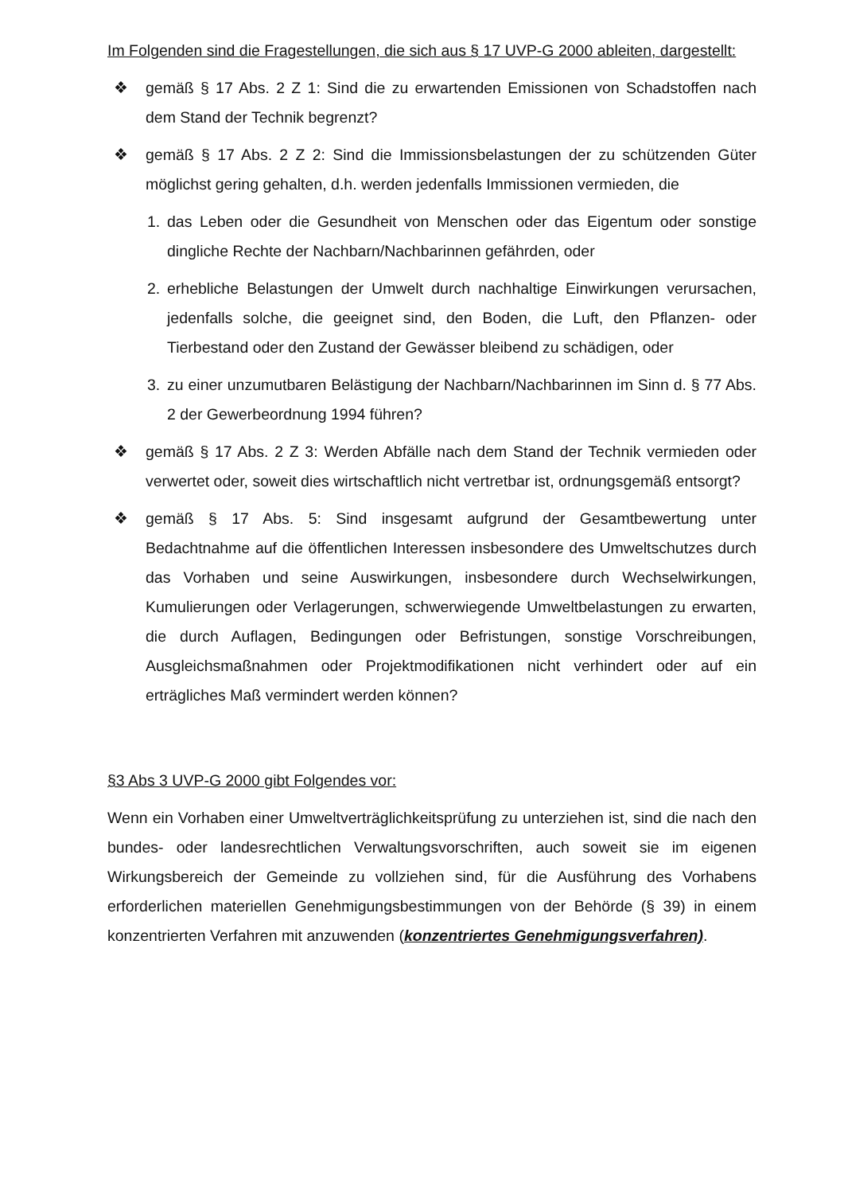Im Folgenden sind die Fragestellungen, die sich aus § 17 UVP-G 2000 ableiten, dargestellt:
❖ gemäß § 17 Abs. 2 Z 1: Sind die zu erwartenden Emissionen von Schadstoffen nach dem Stand der Technik begrenzt?
❖ gemäß § 17 Abs. 2 Z 2: Sind die Immissionsbelastungen der zu schützenden Güter möglichst gering gehalten, d.h. werden jedenfalls Immissionen vermieden, die
1. das Leben oder die Gesundheit von Menschen oder das Eigentum oder sonstige dingliche Rechte der Nachbarn/Nachbarinnen gefährden, oder
2. erhebliche Belastungen der Umwelt durch nachhaltige Einwirkungen verursachen, jedenfalls solche, die geeignet sind, den Boden, die Luft, den Pflanzen- oder Tierbestand oder den Zustand der Gewässer bleibend zu schädigen, oder
3. zu einer unzumutbaren Belästigung der Nachbarn/Nachbarinnen im Sinn d. § 77 Abs. 2 der Gewerbeordnung 1994 führen?
❖ gemäß § 17 Abs. 2 Z 3: Werden Abfälle nach dem Stand der Technik vermieden oder verwertet oder, soweit dies wirtschaftlich nicht vertretbar ist, ordnungsgemäß entsorgt?
❖ gemäß § 17 Abs. 5: Sind insgesamt aufgrund der Gesamtbewertung unter Bedachtnahme auf die öffentlichen Interessen insbesondere des Umweltschutzes durch das Vorhaben und seine Auswirkungen, insbesondere durch Wechselwirkungen, Kumulierungen oder Verlagerungen, schwerwiegende Umweltbelastungen zu erwarten, die durch Auflagen, Bedingungen oder Befristungen, sonstige Vorschreibungen, Ausgleichsmaßnahmen oder Projektmodifikationen nicht verhindert oder auf ein erträgliches Maß vermindert werden können?
§3 Abs 3 UVP-G 2000 gibt Folgendes vor:
Wenn ein Vorhaben einer Umweltverträglichkeitsprüfung zu unterziehen ist, sind die nach den bundes- oder landesrechtlichen Verwaltungsvorschriften, auch soweit sie im eigenen Wirkungsbereich der Gemeinde zu vollziehen sind, für die Ausführung des Vorhabens erforderlichen materiellen Genehmigungsbestimmungen von der Behörde (§ 39) in einem konzentrierten Verfahren mit anzuwenden (konzentriertes Genehmigungsverfahren).